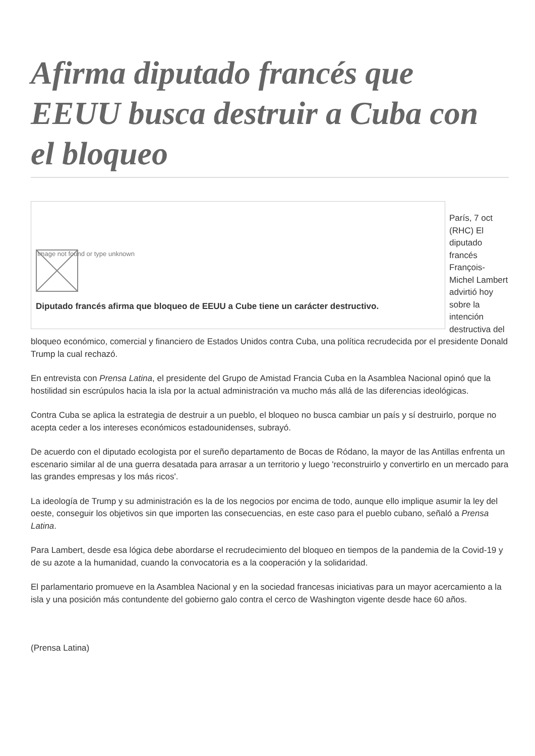Afirma diputado francés que EEUU busca destruir a Cuba con el bloqueo
Image not found or type unknown
Diputado francés afirma que bloqueo de EEUU a Cube tiene un carácter destructivo.
París, 7 oct (RHC) El diputado francés François-Michel Lambert advirtió hoy sobre la intención destructiva del bloqueo económico, comercial y financiero de Estados Unidos contra Cuba, una política recrudecida por el presidente Donald Trump la cual rechazó.
En entrevista con Prensa Latina, el presidente del Grupo de Amistad Francia Cuba en la Asamblea Nacional opinó que la hostilidad sin escrúpulos hacia la isla por la actual administración va mucho más allá de las diferencias ideológicas.
Contra Cuba se aplica la estrategia de destruir a un pueblo, el bloqueo no busca cambiar un país y sí destruirlo, porque no acepta ceder a los intereses económicos estadounidenses, subrayó.
De acuerdo con el diputado ecologista por el sureño departamento de Bocas de Ródano, la mayor de las Antillas enfrenta un escenario similar al de una guerra desatada para arrasar a un territorio y luego 'reconstruirlo y convertirlo en un mercado para las grandes empresas y los más ricos'.
La ideología de Trump y su administración es la de los negocios por encima de todo, aunque ello implique asumir la ley del oeste, conseguir los objetivos sin que importen las consecuencias, en este caso para el pueblo cubano, señaló a Prensa Latina.
Para Lambert, desde esa lógica debe abordarse el recrudecimiento del bloqueo en tiempos de la pandemia de la Covid-19 y de su azote a la humanidad, cuando la convocatoria es a la cooperación y la solidaridad.
El parlamentario promueve en la Asamblea Nacional y en la sociedad francesas iniciativas para un mayor acercamiento a la isla y una posición más contundente del gobierno galo contra el cerco de Washington vigente desde hace 60 años.
(Prensa Latina)